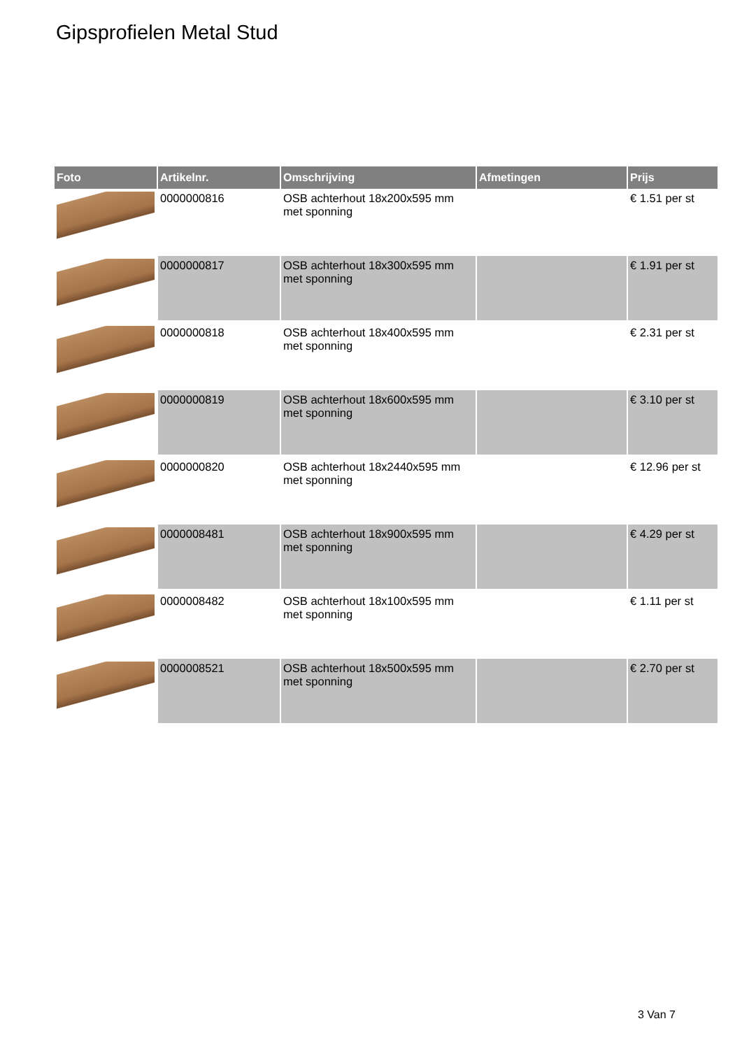Gipsprofielen Metal Stud
| Foto | Artikelnr. | Omschrijving | Afmetingen | Prijs |
| --- | --- | --- | --- | --- |
| | 0000000816 | OSB achterhout 18x200x595 mm met sponning | | € 1.51 per st |
| | 0000000817 | OSB achterhout 18x300x595 mm met sponning | | € 1.91 per st |
| | 0000000818 | OSB achterhout 18x400x595 mm met sponning | | € 2.31 per st |
| | 0000000819 | OSB achterhout 18x600x595 mm met sponning | | € 3.10 per st |
| | 0000000820 | OSB achterhout 18x2440x595 mm met sponning | | € 12.96 per st |
| | 0000008481 | OSB achterhout 18x900x595 mm met sponning | | € 4.29 per st |
| | 0000008482 | OSB achterhout 18x100x595 mm met sponning | | € 1.11 per st |
| | 0000008521 | OSB achterhout 18x500x595 mm met sponning | | € 2.70 per st |
3 Van 7